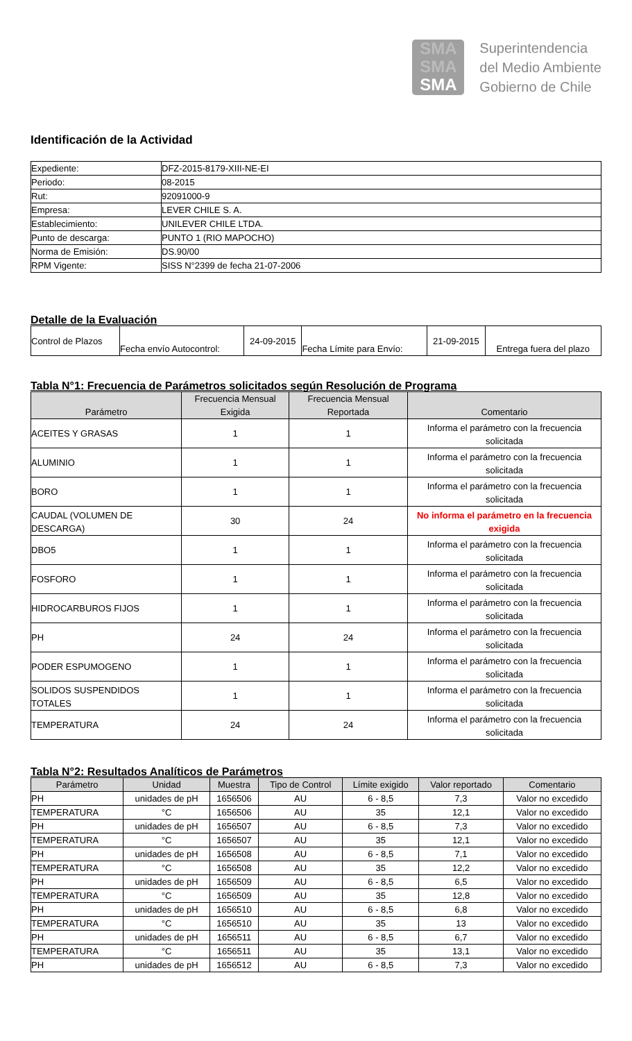SMA
SMA
SMA
Superintendencia
del Medio Ambiente
Gobierno de Chile
Identificación de la Actividad
| Expediente: | DFZ-2015-8179-XIII-NE-EI |
| Periodo: | 08-2015 |
| Rut: | 92091000-9 |
| Empresa: | LEVER CHILE S. A. |
| Establecimiento: | UNILEVER CHILE LTDA. |
| Punto de descarga: | PUNTO 1 (RIO MAPOCHO) |
| Norma de Emisión: | DS.90/00 |
| RPM Vigente: | SISS N°2399 de fecha 21-07-2006 |
Detalle de la Evaluación
| Control de Plazos | Fecha envío Autocontrol: | 24-09-2015 | Fecha Límite para Envío: | 21-09-2015 | Entrega fuera del plazo |
Tabla N°1: Frecuencia de Parámetros solicitados según Resolución de Programa
| Parámetro | Frecuencia Mensual Exigida | Frecuencia Mensual Reportada | Comentario |
| --- | --- | --- | --- |
| ACEITES Y GRASAS | 1 | 1 | Informa el parámetro con la frecuencia solicitada |
| ALUMINIO | 1 | 1 | Informa el parámetro con la frecuencia solicitada |
| BORO | 1 | 1 | Informa el parámetro con la frecuencia solicitada |
| CAUDAL (VOLUMEN DE DESCARGA) | 30 | 24 | No informa el parámetro en la frecuencia exigida |
| DBO5 | 1 | 1 | Informa el parámetro con la frecuencia solicitada |
| FOSFORO | 1 | 1 | Informa el parámetro con la frecuencia solicitada |
| HIDROCARBUROS FIJOS | 1 | 1 | Informa el parámetro con la frecuencia solicitada |
| PH | 24 | 24 | Informa el parámetro con la frecuencia solicitada |
| PODER ESPUMOGENO | 1 | 1 | Informa el parámetro con la frecuencia solicitada |
| SOLIDOS SUSPENDIDOS TOTALES | 1 | 1 | Informa el parámetro con la frecuencia solicitada |
| TEMPERATURA | 24 | 24 | Informa el parámetro con la frecuencia solicitada |
Tabla N°2: Resultados Analíticos de Parámetros
| Parámetro | Unidad | Muestra | Tipo de Control | Límite exigido | Valor reportado | Comentario |
| --- | --- | --- | --- | --- | --- | --- |
| PH | unidades de pH | 1656506 | AU | 6 - 8,5 | 7,3 | Valor no excedido |
| TEMPERATURA | °C | 1656506 | AU | 35 | 12,1 | Valor no excedido |
| PH | unidades de pH | 1656507 | AU | 6 - 8,5 | 7,3 | Valor no excedido |
| TEMPERATURA | °C | 1656507 | AU | 35 | 12,1 | Valor no excedido |
| PH | unidades de pH | 1656508 | AU | 6 - 8,5 | 7,1 | Valor no excedido |
| TEMPERATURA | °C | 1656508 | AU | 35 | 12,2 | Valor no excedido |
| PH | unidades de pH | 1656509 | AU | 6 - 8,5 | 6,5 | Valor no excedido |
| TEMPERATURA | °C | 1656509 | AU | 35 | 12,8 | Valor no excedido |
| PH | unidades de pH | 1656510 | AU | 6 - 8,5 | 6,8 | Valor no excedido |
| TEMPERATURA | °C | 1656510 | AU | 35 | 13 | Valor no excedido |
| PH | unidades de pH | 1656511 | AU | 6 - 8,5 | 6,7 | Valor no excedido |
| TEMPERATURA | °C | 1656511 | AU | 35 | 13,1 | Valor no excedido |
| PH | unidades de pH | 1656512 | AU | 6 - 8,5 | 7,3 | Valor no excedido |